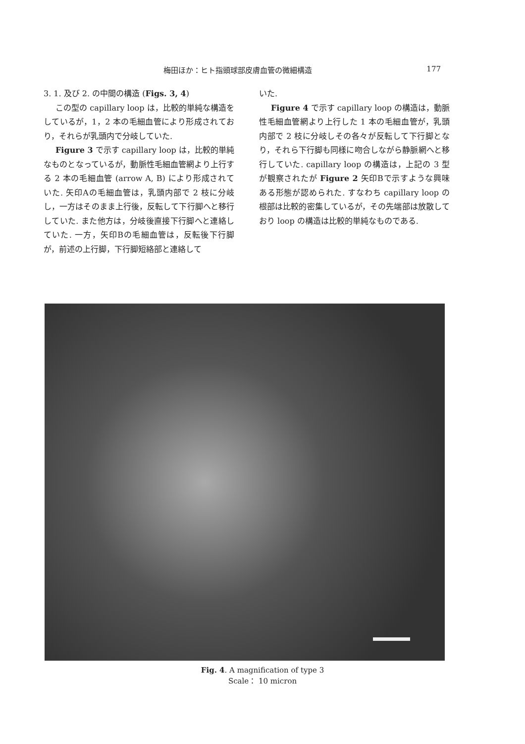梅田ほか：ヒト指頭球部皮膚血管の微細構造 177
3. 1. 及び 2. の中間の構造 (Figs. 3, 4)
この型の capillary loop は，比較的単純な構造をしているが，1，2 本の毛細血管により形成されており，それらが乳頭内で分岐していた.
Figure 3 で示す capillary loop は，比較的単純なものとなっているが，動脈性毛細血管網より上行する 2 本の毛細血管 (arrow A, B) により形成されていた. 矢印Aの毛細血管は，乳頭内部で 2 枝に分岐し，一方はそのまま上行後，反転して下行脚へと移行していた. また他方は，分岐後直接下行脚へと連絡していた. 一方，矢印Bの毛細血管は，反転後下行脚が，前述の上行脚，下行脚短絡部と連絡して
いた.
Figure 4 で示す capillary loop の構造は，動脈性毛細血管網より上行した 1 本の毛細血管が，乳頭内部で 2 枝に分岐しその各々が反転して下行脚となり，それら下行脚も同様に吻合しながら静脈網へと移行していた. capillary loop の構造は，上記の 3 型が観察されたが Figure 2 矢印Bで示すような興味ある形態が認められた. すなわち capillary loop の根部は比較的密集しているが，その先端部は放散しており loop の構造は比較的単純なものである.
Fig. 4. A magnification of type 3
Scale： 10 micron